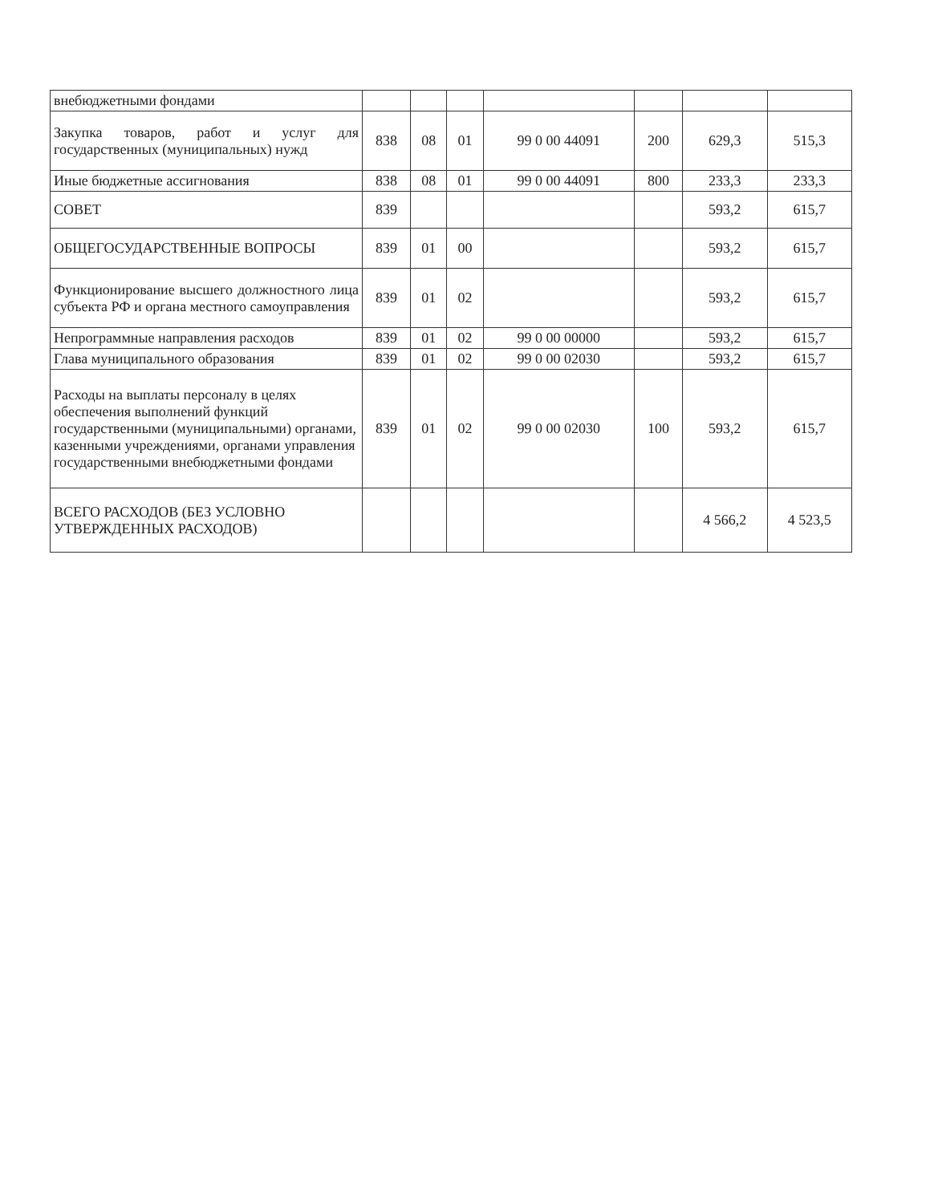| внебюджетными фондами | | | | | | | |
| Закупка товаров, работ и услуг для государственных (муниципальных) нужд | 838 | 08 | 01 | 99 0 00 44091 | 200 | 629,3 | 515,3 |
| Иные бюджетные ассигнования | 838 | 08 | 01 | 99 0 00 44091 | 800 | 233,3 | 233,3 |
| СОВЕТ | 839 | | | | | 593,2 | 615,7 |
| ОБЩЕГОСУДАРСТВЕННЫЕ ВОПРОСЫ | 839 | 01 | 00 | | | 593,2 | 615,7 |
| Функционирование высшего должностного лица субъекта РФ и органа местного самоуправления | 839 | 01 | 02 | | | 593,2 | 615,7 |
| Непрограммные направления расходов | 839 | 01 | 02 | 99 0 00 00000 | | 593,2 | 615,7 |
| Глава муниципального образования | 839 | 01 | 02 | 99 0 00 02030 | | 593,2 | 615,7 |
| Расходы на выплаты персоналу в целях обеспечения выполнений функций государственными (муниципальными) органами, казенными учреждениями, органами управления государственными внебюджетными фондами | 839 | 01 | 02 | 99 0 00 02030 | 100 | 593,2 | 615,7 |
| ВСЕГО РАСХОДОВ (БЕЗ УСЛОВНО УТВЕРЖДЕННЫХ РАСХОДОВ) | | | | | | 4 566,2 | 4 523,5 |